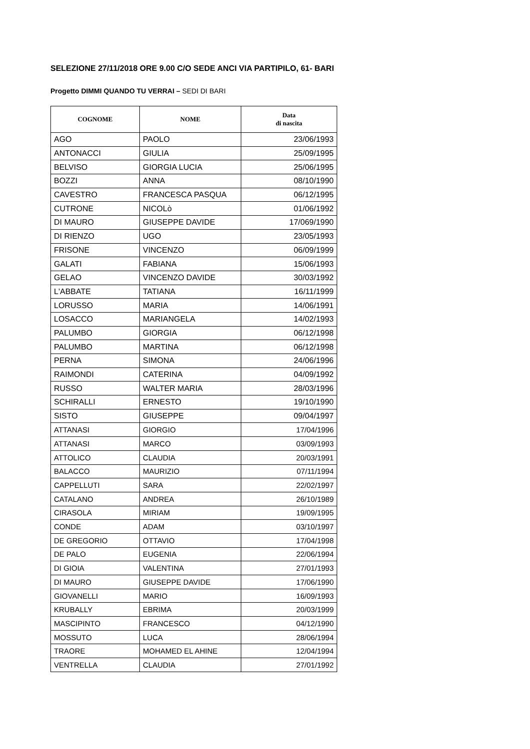SELEZIONE 27/11/2018 ORE 9.00 C/O SEDE ANCI VIA PARTIPILO, 61- BARI
Progetto DIMMI QUANDO TU VERRAI – SEDI DI BARI
| COGNOME | NOME | Data di nascita |
| --- | --- | --- |
| AGO | PAOLO | 23/06/1993 |
| ANTONACCI | GIULIA | 25/09/1995 |
| BELVISO | GIORGIA LUCIA | 25/06/1995 |
| BOZZI | ANNA | 08/10/1990 |
| CAVESTRO | FRANCESCA PASQUA | 06/12/1995 |
| CUTRONE | NICOLò | 01/06/1992 |
| DI MAURO | GIUSEPPE DAVIDE | 17/069/1990 |
| DI RIENZO | UGO | 23/05/1993 |
| FRISONE | VINCENZO | 06/09/1999 |
| GALATI | FABIANA | 15/06/1993 |
| GELAO | VINCENZO DAVIDE | 30/03/1992 |
| L'ABBATE | TATIANA | 16/11/1999 |
| LORUSSO | MARIA | 14/06/1991 |
| LOSACCO | MARIANGELA | 14/02/1993 |
| PALUMBO | GIORGIA | 06/12/1998 |
| PALUMBO | MARTINA | 06/12/1998 |
| PERNA | SIMONA | 24/06/1996 |
| RAIMONDI | CATERINA | 04/09/1992 |
| RUSSO | WALTER MARIA | 28/03/1996 |
| SCHIRALLI | ERNESTO | 19/10/1990 |
| SISTO | GIUSEPPE | 09/04/1997 |
| ATTANASI | GIORGIO | 17/04/1996 |
| ATTANASI | MARCO | 03/09/1993 |
| ATTOLICO | CLAUDIA | 20/03/1991 |
| BALACCO | MAURIZIO | 07/11/1994 |
| CAPPELLUTI | SARA | 22/02/1997 |
| CATALANO | ANDREA | 26/10/1989 |
| CIRASOLA | MIRIAM | 19/09/1995 |
| CONDE | ADAM | 03/10/1997 |
| DE GREGORIO | OTTAVIO | 17/04/1998 |
| DE PALO | EUGENIA | 22/06/1994 |
| DI GIOIA | VALENTINA | 27/01/1993 |
| DI MAURO | GIUSEPPE DAVIDE | 17/06/1990 |
| GIOVANELLI | MARIO | 16/09/1993 |
| KRUBALLY | EBRIMA | 20/03/1999 |
| MASCIPINTO | FRANCESCO | 04/12/1990 |
| MOSSUTO | LUCA | 28/06/1994 |
| TRAORE | MOHAMED EL AHINE | 12/04/1994 |
| VENTRELLA | CLAUDIA | 27/01/1992 |